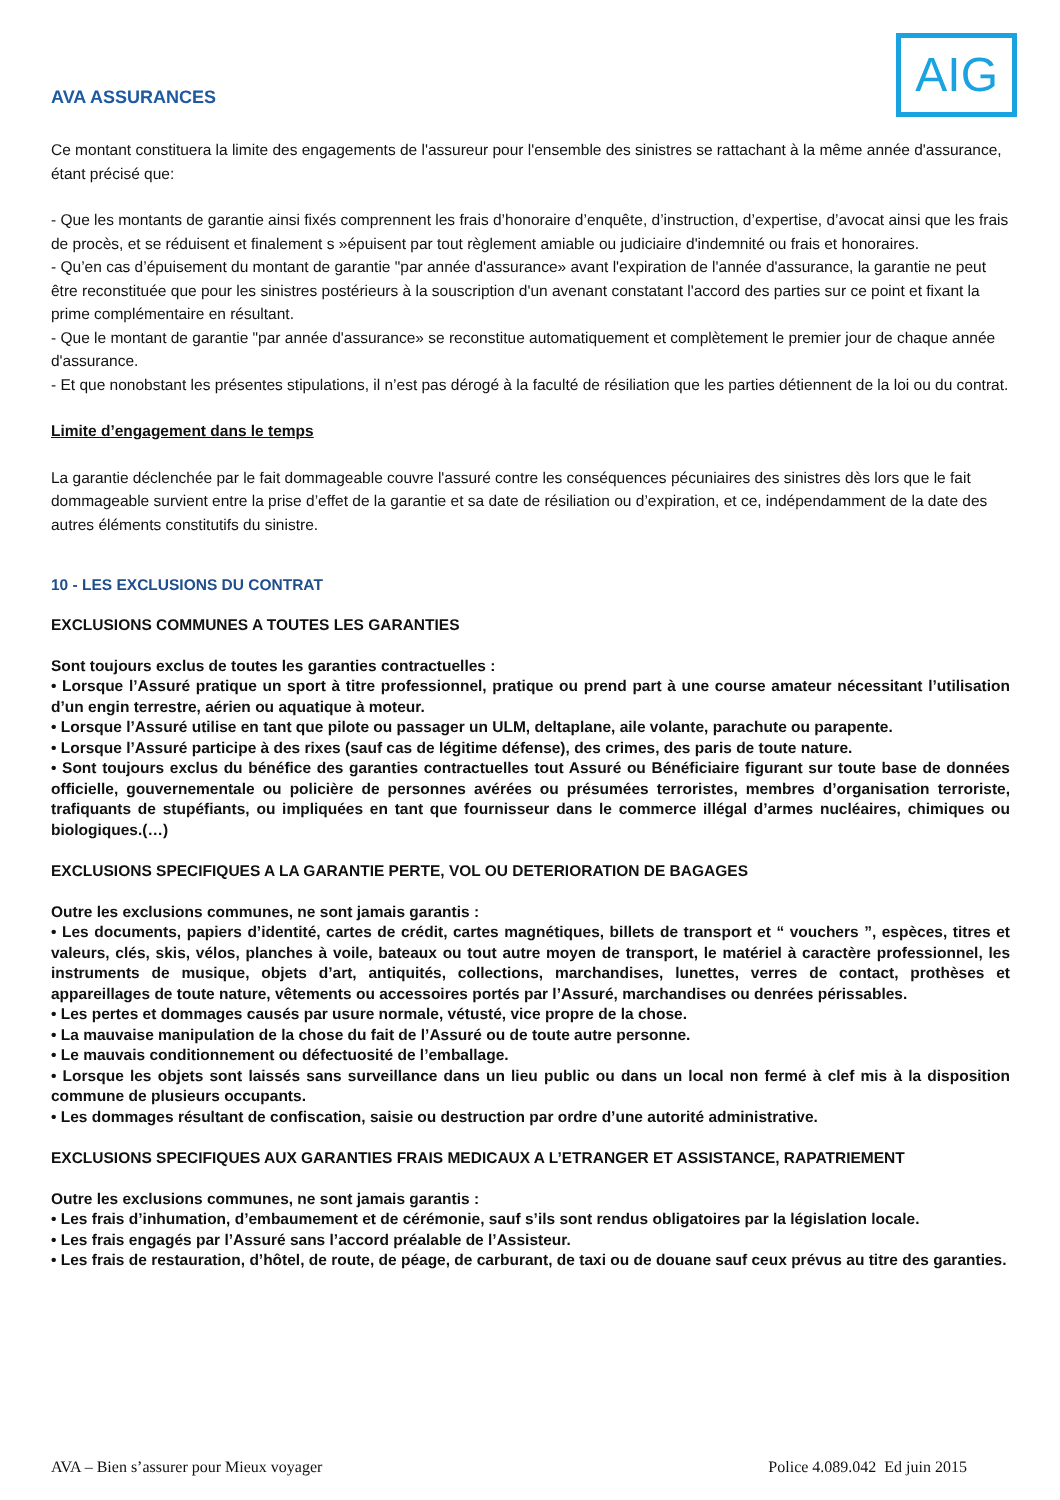AVA ASSURANCES
AIG
Ce montant constituera la limite des engagements de l'assureur pour l'ensemble des sinistres se rattachant à la même année d'assurance, étant précisé que:
- Que les montants de garantie ainsi fixés comprennent les frais d’honoraire d’enquête, d’instruction, d’expertise, d’avocat ainsi que les frais de procès, et se réduisent et finalement s »épuisent par tout règlement amiable ou judiciaire d'indemnité ou frais et honoraires.
- Qu’en cas d’épuisement du montant de garantie "par année d'assurance» avant l'expiration de l'année d'assurance, la garantie ne peut être reconstituée que pour les sinistres postérieurs à la souscription d'un avenant constatant l'accord des parties sur ce point et fixant la prime complémentaire en résultant.
- Que le montant de garantie "par année d'assurance» se reconstitue automatiquement et complètement le premier jour de chaque année d'assurance.
- Et que nonobstant les présentes stipulations, il n’est pas dérogé à la faculté de résiliation que les parties détiennent de la loi ou du contrat.
Limite d’engagement dans le temps
La garantie déclenchée par le fait dommageable couvre l'assuré contre les conséquences pécuniaires des sinistres dès lors que le fait dommageable survient entre la prise d’effet de la garantie et sa date de résiliation ou d’expiration, et ce, indépendamment de la date des autres éléments constitutifs du sinistre.
10 - LES EXCLUSIONS DU CONTRAT
EXCLUSIONS COMMUNES A TOUTES LES GARANTIES
Sont toujours exclus de toutes les garanties contractuelles :
• Lorsque l’Assuré pratique un sport à titre professionnel, pratique ou prend part à une course amateur nécessitant l’utilisation d’un engin terrestre, aérien ou aquatique à moteur.
• Lorsque l’Assuré utilise en tant que pilote ou passager un ULM, deltaplane, aile volante, parachute ou parapente.
• Lorsque l’Assuré participe à des rixes (sauf cas de légitime défense), des crimes, des paris de toute nature.
• Sont toujours exclus du bénéfice des garanties contractuelles tout Assuré ou Bénéficiaire figurant sur toute base de données officielle, gouvernementale ou policière de personnes avérées ou présumées terroristes, membres d’organisation terroriste, trafiquants de stupéfiants, ou impliquées en tant que fournisseur dans le commerce illégal d’armes nucléaires, chimiques ou biologiques.(…)
EXCLUSIONS SPECIFIQUES A LA GARANTIE PERTE, VOL OU DETERIORATION DE BAGAGES
Outre les exclusions communes, ne sont jamais garantis :
• Les documents, papiers d’identité, cartes de crédit, cartes magnétiques, billets de transport et “ vouchers ”, espèces, titres et valeurs, clés, skis, vélos, planches à voile, bateaux ou tout autre moyen de transport, le matériel à caractère professionnel, les instruments de musique, objets d’art, antiquités, collections, marchandises, lunettes, verres de contact, prothèses et appareillages de toute nature, vêtements ou accessoires portés par l’Assuré, marchandises ou denrées périssables.
• Les pertes et dommages causés par usure normale, vétusté, vice propre de la chose.
• La mauvaise manipulation de la chose du fait de l’Assuré ou de toute autre personne.
• Le mauvais conditionnement ou défectuosité de l’emballage.
• Lorsque les objets sont laissés sans surveillance dans un lieu public ou dans un local non fermé à clef mis à la disposition commune de plusieurs occupants.
• Les dommages résultant de confiscation, saisie ou destruction par ordre d’une autorité administrative.
EXCLUSIONS SPECIFIQUES AUX GARANTIES FRAIS MEDICAUX A L’ETRANGER ET ASSISTANCE, RAPATRIEMENT
Outre les exclusions communes, ne sont jamais garantis :
• Les frais d’inhumation, d’embaumement et de cérémonie, sauf s’ils sont rendus obligatoires par la législation locale.
• Les frais engagés par l’Assuré sans l’accord préalable de l’Assisteur.
• Les frais de restauration, d’hôtel, de route, de péage, de carburant, de taxi ou de douane sauf ceux prévus au titre des garanties.
AVA – Bien s’assurer pour Mieux voyager Police 4.089.042 Ed juin 2015